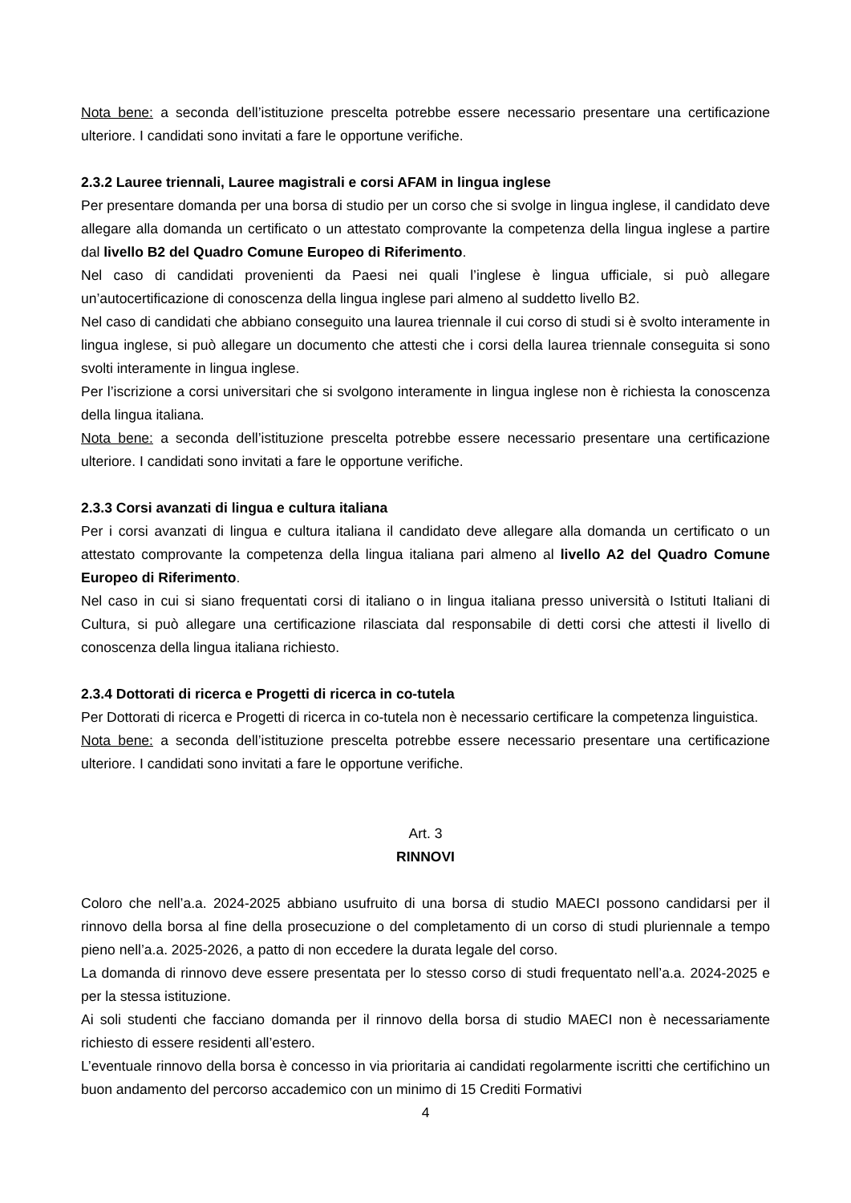Nota bene: a seconda dell’istituzione prescelta potrebbe essere necessario presentare una certificazione ulteriore. I candidati sono invitati a fare le opportune verifiche.
2.3.2 Lauree triennali, Lauree magistrali e corsi AFAM in lingua inglese
Per presentare domanda per una borsa di studio per un corso che si svolge in lingua inglese, il candidato deve allegare alla domanda un certificato o un attestato comprovante la competenza della lingua inglese a partire dal livello B2 del Quadro Comune Europeo di Riferimento.
Nel caso di candidati provenienti da Paesi nei quali l’inglese è lingua ufficiale, si può allegare un’autocertificazione di conoscenza della lingua inglese pari almeno al suddetto livello B2.
Nel caso di candidati che abbiano conseguito una laurea triennale il cui corso di studi si è svolto interamente in lingua inglese, si può allegare un documento che attesti che i corsi della laurea triennale conseguita si sono svolti interamente in lingua inglese.
Per l’iscrizione a corsi universitari che si svolgono interamente in lingua inglese non è richiesta la conoscenza della lingua italiana.
Nota bene: a seconda dell’istituzione prescelta potrebbe essere necessario presentare una certificazione ulteriore. I candidati sono invitati a fare le opportune verifiche.
2.3.3 Corsi avanzati di lingua e cultura italiana
Per i corsi avanzati di lingua e cultura italiana il candidato deve allegare alla domanda un certificato o un attestato comprovante la competenza della lingua italiana pari almeno al livello A2 del Quadro Comune Europeo di Riferimento.
Nel caso in cui si siano frequentati corsi di italiano o in lingua italiana presso università o Istituti Italiani di Cultura, si può allegare una certificazione rilasciata dal responsabile di detti corsi che attesti il livello di conoscenza della lingua italiana richiesto.
2.3.4 Dottorati di ricerca e Progetti di ricerca in co-tutela
Per Dottorati di ricerca e Progetti di ricerca in co-tutela non è necessario certificare la competenza linguistica.
Nota bene: a seconda dell’istituzione prescelta potrebbe essere necessario presentare una certificazione ulteriore. I candidati sono invitati a fare le opportune verifiche.
Art. 3
RINNOVI
Coloro che nell’a.a. 2024-2025 abbiano usufruito di una borsa di studio MAECI possono candidarsi per il rinnovo della borsa al fine della prosecuzione o del completamento di un corso di studi pluriennale a tempo pieno nell’a.a. 2025-2026, a patto di non eccedere la durata legale del corso.
La domanda di rinnovo deve essere presentata per lo stesso corso di studi frequentato nell’a.a. 2024-2025 e per la stessa istituzione.
Ai soli studenti che facciano domanda per il rinnovo della borsa di studio MAECI non è necessariamente richiesto di essere residenti all’estero.
L’eventuale rinnovo della borsa è concesso in via prioritaria ai candidati regolarmente iscritti che certifichino un buon andamento del percorso accademico con un minimo di 15 Crediti Formativi
4